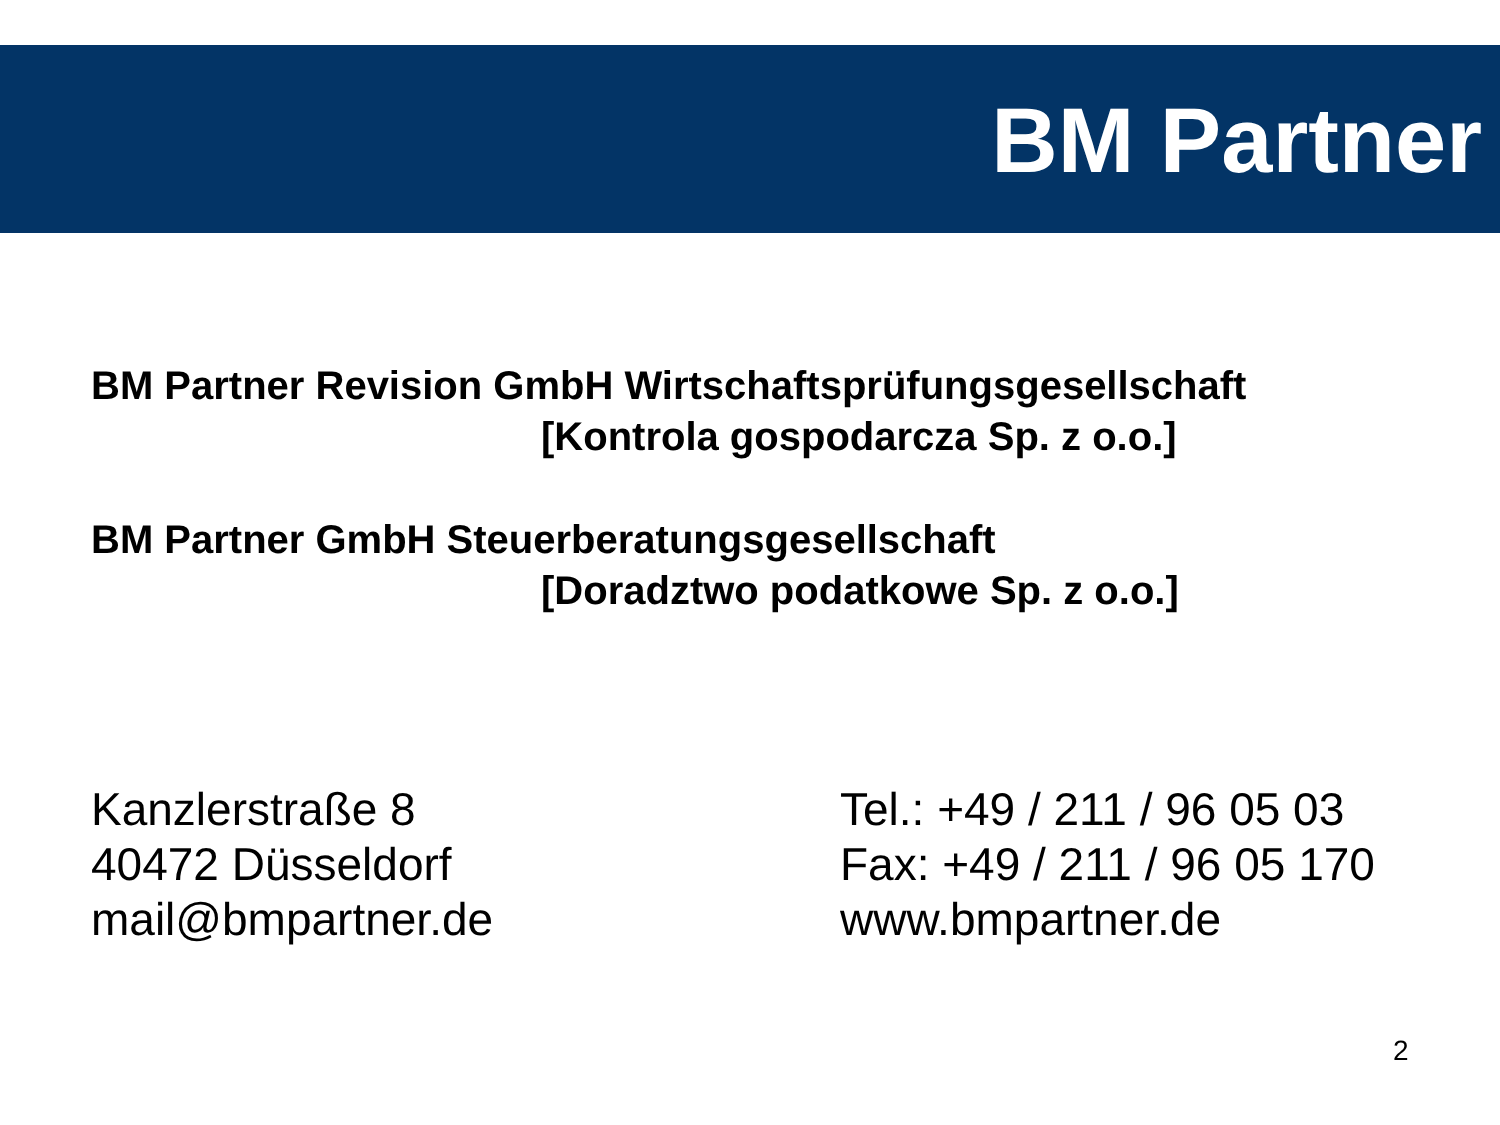BM Partner
BM Partner Revision GmbH Wirtschaftsprüfungsgesellschaft
[Kontrola gospodarcza Sp. z o.o.]
BM Partner GmbH Steuerberatungsgesellschaft
[Doradztwo podatkowe Sp. z o.o.]
Kanzlerstraße 8
40472 Düsseldorf
mail@bmpartner.de
Tel.: +49 / 211 / 96 05 03
Fax: +49 / 211 / 96 05 170
www.bmpartner.de
2